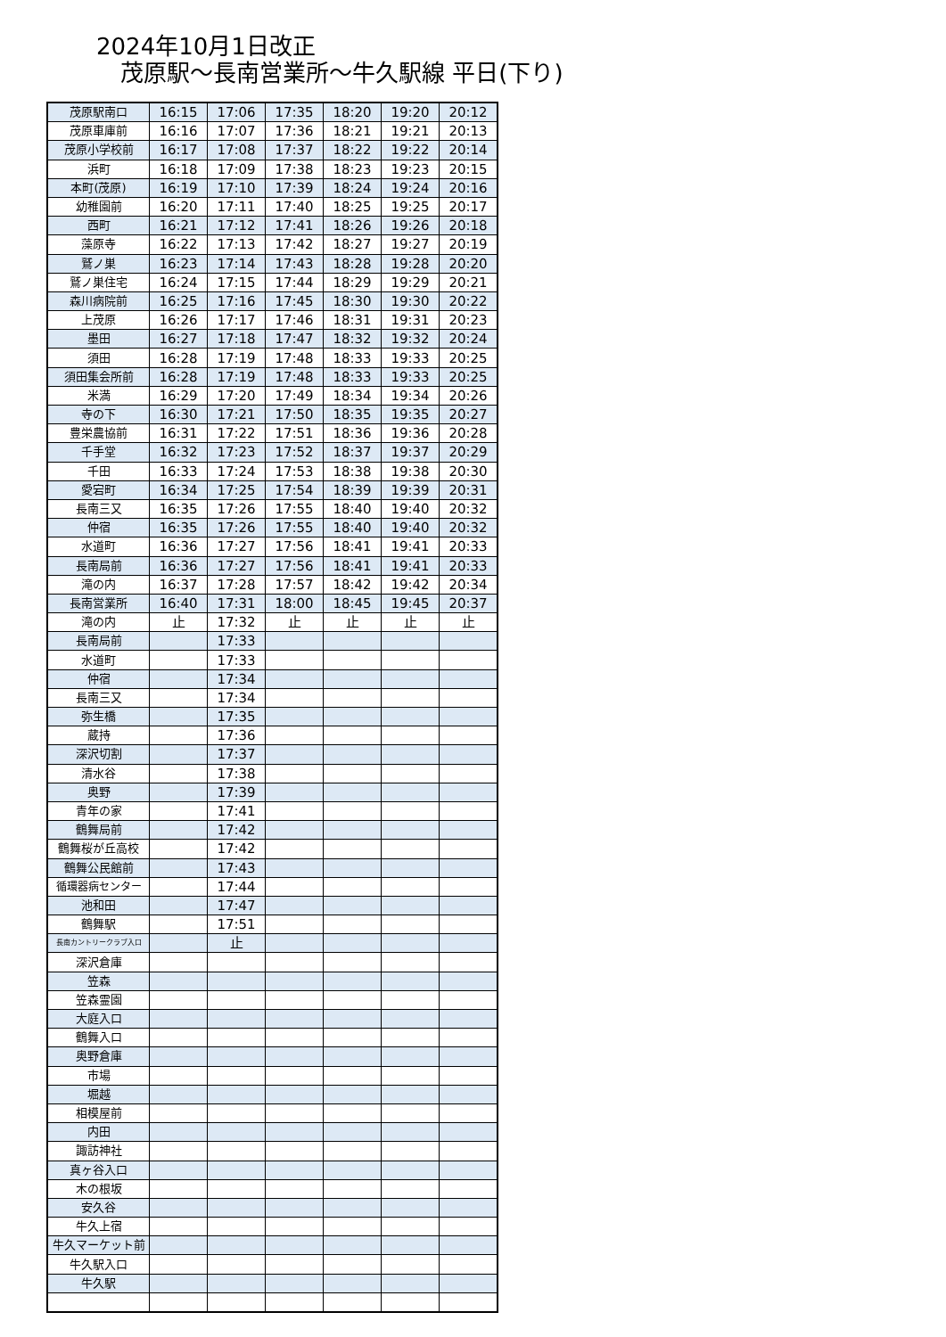2024年10月1日改正
茂原駅～長南営業所～牛久駅線 平日(下り)
| 茂原駅南口 | 16:15 | 17:06 | 17:35 | 18:20 | 19:20 | 20:12 |
| 茂原車庫前 | 16:16 | 17:07 | 17:36 | 18:21 | 19:21 | 20:13 |
| 茂原小学校前 | 16:17 | 17:08 | 17:37 | 18:22 | 19:22 | 20:14 |
| 浜町 | 16:18 | 17:09 | 17:38 | 18:23 | 19:23 | 20:15 |
| 本町(茂原) | 16:19 | 17:10 | 17:39 | 18:24 | 19:24 | 20:16 |
| 幼稚園前 | 16:20 | 17:11 | 17:40 | 18:25 | 19:25 | 20:17 |
| 西町 | 16:21 | 17:12 | 17:41 | 18:26 | 19:26 | 20:18 |
| 藻原寺 | 16:22 | 17:13 | 17:42 | 18:27 | 19:27 | 20:19 |
| 鷲ノ巣 | 16:23 | 17:14 | 17:43 | 18:28 | 19:28 | 20:20 |
| 鷲ノ巣住宅 | 16:24 | 17:15 | 17:44 | 18:29 | 19:29 | 20:21 |
| 森川病院前 | 16:25 | 17:16 | 17:45 | 18:30 | 19:30 | 20:22 |
| 上茂原 | 16:26 | 17:17 | 17:46 | 18:31 | 19:31 | 20:23 |
| 墨田 | 16:27 | 17:18 | 17:47 | 18:32 | 19:32 | 20:24 |
| 須田 | 16:28 | 17:19 | 17:48 | 18:33 | 19:33 | 20:25 |
| 須田集会所前 | 16:28 | 17:19 | 17:48 | 18:33 | 19:33 | 20:25 |
| 米満 | 16:29 | 17:20 | 17:49 | 18:34 | 19:34 | 20:26 |
| 寺の下 | 16:30 | 17:21 | 17:50 | 18:35 | 19:35 | 20:27 |
| 豊栄農協前 | 16:31 | 17:22 | 17:51 | 18:36 | 19:36 | 20:28 |
| 千手堂 | 16:32 | 17:23 | 17:52 | 18:37 | 19:37 | 20:29 |
| 千田 | 16:33 | 17:24 | 17:53 | 18:38 | 19:38 | 20:30 |
| 愛宕町 | 16:34 | 17:25 | 17:54 | 18:39 | 19:39 | 20:31 |
| 長南三又 | 16:35 | 17:26 | 17:55 | 18:40 | 19:40 | 20:32 |
| 仲宿 | 16:35 | 17:26 | 17:55 | 18:40 | 19:40 | 20:32 |
| 水道町 | 16:36 | 17:27 | 17:56 | 18:41 | 19:41 | 20:33 |
| 長南局前 | 16:36 | 17:27 | 17:56 | 18:41 | 19:41 | 20:33 |
| 滝の内 | 16:37 | 17:28 | 17:57 | 18:42 | 19:42 | 20:34 |
| 長南営業所 | 16:40 | 17:31 | 18:00 | 18:45 | 19:45 | 20:37 |
| 滝の内 | 止 | 17:32 | 止 | 止 | 止 | 止 |
| 長南局前 | | 17:33 | | | | |
| 水道町 | | 17:33 | | | | |
| 仲宿 | | 17:34 | | | | |
| 長南三又 | | 17:34 | | | | |
| 弥生橋 | | 17:35 | | | | |
| 蔵持 | | 17:36 | | | | |
| 深沢切割 | | 17:37 | | | | |
| 清水谷 | | 17:38 | | | | |
| 奥野 | | 17:39 | | | | |
| 青年の家 | | 17:41 | | | | |
| 鶴舞局前 | | 17:42 | | | | |
| 鶴舞桜が丘高校 | | 17:42 | | | | |
| 鶴舞公民館前 | | 17:43 | | | | |
| 循環器病センター | | 17:44 | | | | |
| 池和田 | | 17:47 | | | | |
| 鶴舞駅 | | 17:51 | | | | |
| 長南カントリークラブ入口 | | 止 | | | | |
| 深沢倉庫 | | | | | | |
| 笠森 | | | | | | |
| 笠森霊園 | | | | | | |
| 大庭入口 | | | | | | |
| 鶴舞入口 | | | | | | |
| 奥野倉庫 | | | | | | |
| 市場 | | | | | | |
| 堀越 | | | | | | |
| 相模屋前 | | | | | | |
| 内田 | | | | | | |
| 諏訪神社 | | | | | | |
| 真ヶ谷入口 | | | | | | |
| 木の根坂 | | | | | | |
| 安久谷 | | | | | | |
| 牛久上宿 | | | | | | |
| 牛久マーケット前 | | | | | | |
| 牛久駅入口 | | | | | | |
| 牛久駅 | | | | | | |